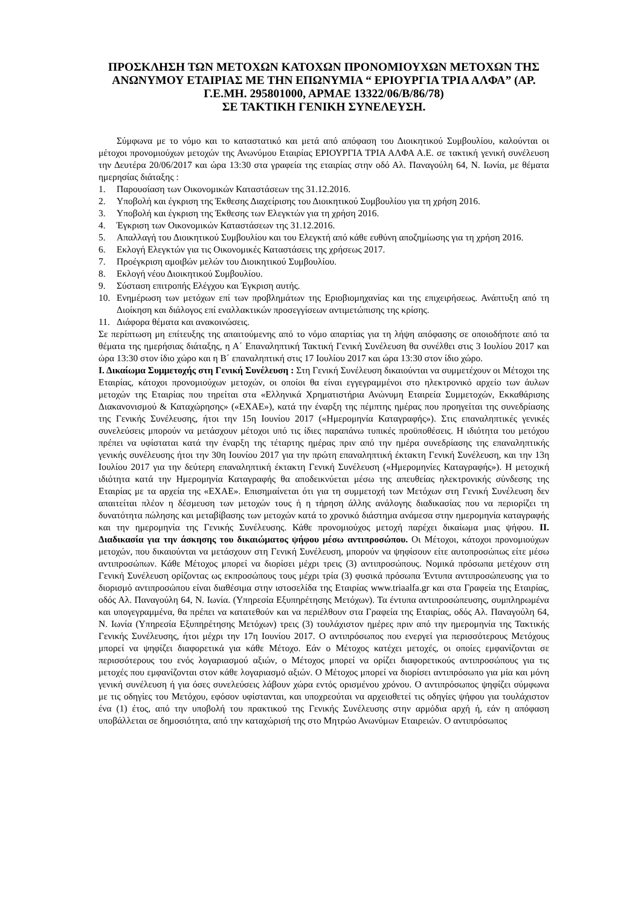ΠΡΟΣΚΛΗΣΗ ΤΩΝ ΜΕΤΟΧΩΝ ΚΑΤΟΧΩΝ ΠΡΟΝΟΜΙΟΥΧΩΝ ΜΕΤΟΧΩΝ ΤΗΣ ΑΝΩΝΥΜΟΥ ΕΤΑΙΡΙΑΣ ΜΕ ΤΗΝ ΕΠΩΝΥΜΙΑ “ ΕΡΙΟΥΡΓΙΑ ΤΡΙΑ ΑΛΦΑ” (ΑΡ. Γ.Ε.ΜΗ. 295801000, ΑΡΜΑΕ 13322/06/Β/86/78)
ΣΕ ΤΑΚΤΙΚΗ ΓΕΝΙΚΗ ΣΥΝΕΛΕΥΣΗ.
Σύμφωνα με το νόμο και το καταστατικό και μετά από απόφαση του Διοικητικού Συμβουλίου, καλούνται οι μέτοχοι προνομιούχων μετοχών της Ανωνύμου Εταιρίας ΕΡΙΟΥΡΓΙΑ ΤΡΙΑ ΑΛΦΑ Α.Ε. σε τακτική γενική συνέλευση την Δευτέρα 20/06/2017 και ώρα 13:30 στα γραφεία της εταιρίας στην οδό Αλ. Παναγούλη 64, Ν. Ιωνία, με θέματα ημερησίας διάταξης :
1. Παρουσίαση των Οικονομικών Καταστάσεων της 31.12.2016.
2. Υποβολή και έγκριση της Έκθεσης Διαχείρισης του Διοικητικού Συμβουλίου για τη χρήση 2016.
3. Υποβολή και έγκριση της Έκθεσης των Ελεγκτών για τη χρήση 2016.
4. Έγκριση των Οικονομικών Καταστάσεων της 31.12.2016.
5. Απαλλαγή του Διοικητικού Συμβουλίου και του Ελεγκτή από κάθε ευθύνη αποζημίωσης για τη χρήση 2016.
6. Εκλογή Ελεγκτών για τις Οικονομικές Καταστάσεις της χρήσεως 2017.
7. Προέγκριση αμοιβών μελών του Διοικητικού Συμβουλίου.
8. Εκλογή νέου Διοικητικού Συμβουλίου.
9. Σύσταση επιτροπής Ελέγχου και Έγκριση αυτής.
10. Ενημέρωση των μετόχων επί των προβλημάτων της Εριοβιομηχανίας και της επιχειρήσεως. Ανάπτυξη από τη Διοίκηση και διάλογος επί εναλλακτικών προσεγγίσεων αντιμετώπισης της κρίσης.
11. Διάφορα θέματα και ανακοινώσεις.
Σε περίπτωση μη επίτευξης της απαιτούμενης από το νόμο απαρτίας για τη λήψη απόφασης σε οποιοδήποτε από τα θέματα της ημερήσιας διάταξης, η Α΄ Επαναληπτική Τακτική Γενική Συνέλευση θα συνέλθει στις 3 Ιουλίου 2017 και ώρα 13:30 στον ίδιο χώρο και η Β΄ επαναληπτική στις 17 Ιουλίου 2017 και ώρα 13:30 στον ίδιο χώρο.
Ι. Δικαίωμα Συμμετοχής στη Γενική Συνέλευση : Στη Γενική Συνέλευση δικαιούνται να συμμετέχουν οι Μέτοχοι της Εταιρίας, κάτοχοι προνομιούχων μετοχών, οι οποίοι θα είναι εγγεγραμμένοι στο ηλεκτρονικό αρχείο των άυλων μετοχών της Εταιρίας που τηρείται στα «Ελληνικά Χρηματιστήρια Ανώνυμη Εταιρεία Συμμετοχών, Εκκαθάρισης Διακανονισμού & Καταχώρησης» («ΕΧΑΕ»), κατά την έναρξη της πέμπτης ημέρας που προηγείται της συνεδρίασης της Γενικής Συνέλευσης, ήτοι την 15η Ιουνίου 2017 («Ημερομηνία Καταγραφής»). Στις επαναληπτικές γενικές συνελεύσεις μπορούν να μετάσχουν μέτοχοι υπό τις ίδιες παραπάνω τυπικές προϋποθέσεις. Η ιδιότητα του μετόχου πρέπει να υφίσταται κατά την έναρξη της τέταρτης ημέρας πριν από την ημέρα συνεδρίασης της επαναληπτικής γενικής συνέλευσης ήτοι την 30η Ιουνίου 2017 για την πρώτη επαναληπτική έκτακτη Γενική Συνέλευση, και την 13η Ιουλίου 2017 για την δεύτερη επαναληπτική έκτακτη Γενική Συνέλευση («Ημερομηνίες Καταγραφής»). Η μετοχική ιδιότητα κατά την Ημερομηνία Καταγραφής θα αποδεικνύεται μέσω της απευθείας ηλεκτρονικής σύνδεσης της Εταιρίας με τα αρχεία της «ΕΧΑΕ». Επισημαίνεται ότι για τη συμμετοχή των Μετόχων στη Γενική Συνέλευση δεν απαιτείται πλέον η δέσμευση των μετοχών τους ή η τήρηση άλλης ανάλογης διαδικασίας που να περιορίζει τη δυνατότητα πώλησης και μεταβίβασης των μετοχών κατά το χρονικό διάστημα ανάμεσα στην ημερομηνία καταγραφής και την ημερομηνία της Γενικής Συνέλευσης. Κάθε προνομιούχος μετοχή παρέχει δικαίωμα μιας ψήφου. ΙΙ. Διαδικασία για την άσκησης του δικαιώματος ψήφου μέσω αντιπροσώπου. Οι Μέτοχοι, κάτοχοι προνομιούχων μετοχών, που δικαιούνται να μετάσχουν στη Γενική Συνέλευση, μπορούν να ψηφίσουν είτε αυτοπροσώπως είτε μέσω αντιπροσώπων. Κάθε Μέτοχος μπορεί να διορίσει μέχρι τρεις (3) αντιπροσώπους. Νομικά πρόσωπα μετέχουν στη Γενική Συνέλευση ορίζοντας ως εκπροσώπους τους μέχρι τρία (3) φυσικά πρόσωπα Έντυπα αντιπροσώπευσης για το διορισμό αντιπροσώπου είναι διαθέσιμα στην ιστοσελίδα της Εταιρίας www.triaalfa.gr και στα Γραφεία της Εταιρίας, οδός Αλ. Παναγούλη 64, Ν. Ιωνία. (Υπηρεσία Εξυπηρέτησης Μετόχων). Τα έντυπα αντιπροσώπευσης, συμπληρωμένα και υπογεγραμμένα, θα πρέπει να κατατεθούν και να περιέλθουν στα Γραφεία της Εταιρίας, οδός Αλ. Παναγούλη 64, Ν. Ιωνία (Υπηρεσία Εξυπηρέτησης Μετόχων) τρεις (3) τουλάχιστον ημέρες πριν από την ημερομηνία της Τακτικής Γενικής Συνέλευσης, ήτοι μέχρι την 17η Ιουνίου 2017. Ο αντιπρόσωπος που ενεργεί για περισσότερους Μετόχους μπορεί να ψηφίζει διαφορετικά για κάθε Μέτοχο. Εάν ο Μέτοχος κατέχει μετοχές, οι οποίες εμφανίζονται σε περισσότερους του ενός λογαριασμού αξιών, ο Μέτοχος μπορεί να ορίζει διαφορετικούς αντιπροσώπους για τις μετοχές που εμφανίζονται στον κάθε λογαριασμό αξιών. Ο Μέτοχος μπορεί να διορίσει αντιπρόσωπο για μία και μόνη γενική συνέλευση ή για όσες συνελεύσεις λάβουν χώρα εντός ορισμένου χρόνου. Ο αντιπρόσωπος ψηφίζει σύμφωνα με τις οδηγίες του Μετόχου, εφόσον υφίστανται, και υποχρεούται να αρχειοθετεί τις οδηγίες ψήφου για τουλάχιστον ένα (1) έτος, από την υποβολή του πρακτικού της Γενικής Συνέλευσης στην αρμόδια αρχή ή, εάν η απόφαση υποβάλλεται σε δημοσιότητα, από την καταχώρισή της στο Μητρώο Ανωνύμων Εταιρειών. Ο αντιπρόσωπος